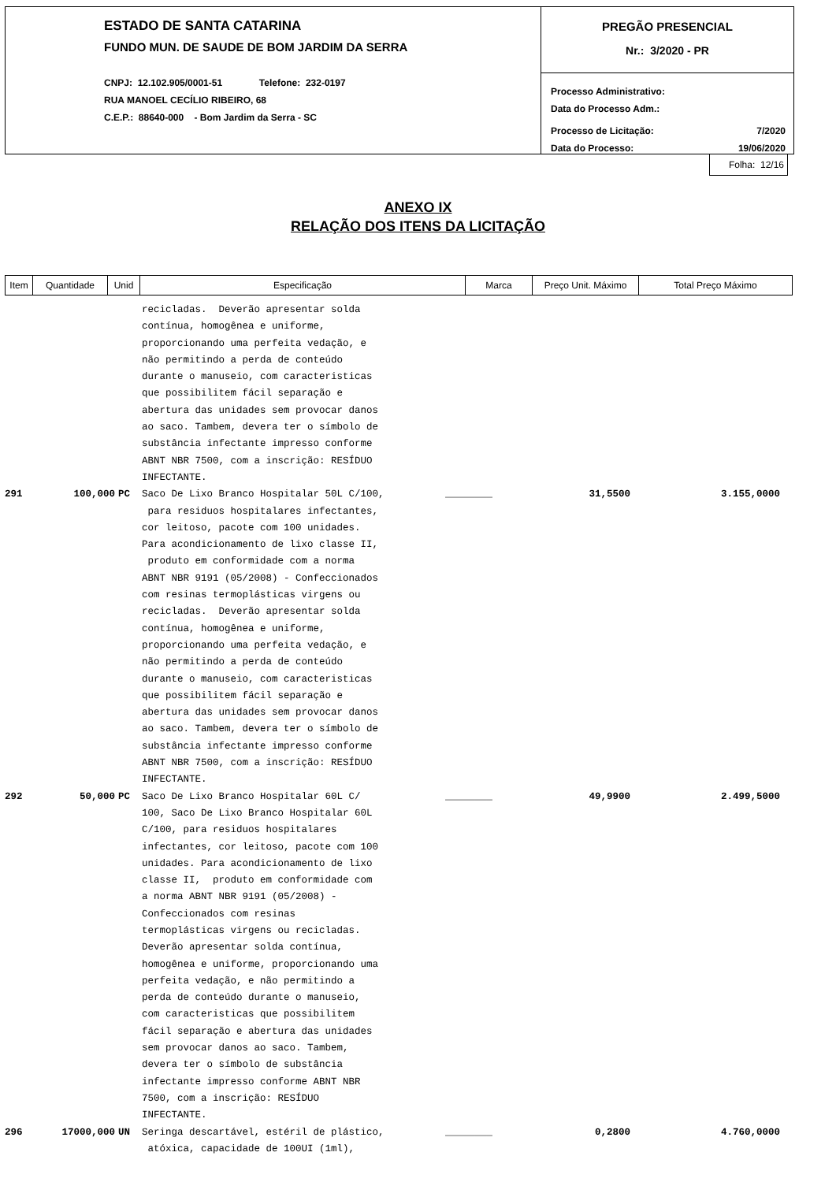ESTADO DE SANTA CATARINA
FUNDO MUN. DE SAUDE DE BOM JARDIM DA SERRA
CNPJ: 12.102.905/0001-51 Telefone: 232-0197
RUA MANOEL CECÍLIO RIBEIRO, 68
C.E.P.: 88640-000 - Bom Jardim da Serra - SC
PREGÃO PRESENCIAL
Nr.: 3/2020 - PR
Processo Administrativo:
Data do Processo Adm.:
Processo de Licitação: 7/2020
Data do Processo: 19/06/2020
Folha: 12/16
ANEXO IX
RELAÇÃO DOS ITENS DA LICITAÇÃO
| Item | Quantidade | Unid | Especificação | Marca | Preço Unit. Máximo | Total Preço Máximo |
| --- | --- | --- | --- | --- | --- | --- |
recicladas. Deverão apresentar solda contínua, homogênea e uniforme, proporcionando uma perfeita vedação, e não permitindo a perda de conteúdo durante o manuseio, com caracteristicas que possibilitem fácil separação e abertura das unidades sem provocar danos ao saco. Tambem, devera ter o símbolo de substância infectante impresso conforme ABNT NBR 7500, com a inscrição: RESÍDUO INFECTANTE.
291 100,000 PC Saco De Lixo Branco Hospitalar 50L C/100, para residuos hospitalares infectantes, cor leitoso, pacote com 100 unidades. Para acondicionamento de lixo classe II, produto em conformidade com a norma ABNT NBR 9191 (05/2008) - Confeccionados com resinas termoplásticas virgens ou recicladas. Deverão apresentar solda contínua, homogênea e uniforme, proporcionando uma perfeita vedação, e não permitindo a perda de conteúdo durante o manuseio, com caracteristicas que possibilitem fácil separação e abertura das unidades sem provocar danos ao saco. Tambem, devera ter o símbolo de substância infectante impresso conforme ABNT NBR 7500, com a inscrição: RESÍDUO INFECTANTE.
________ 31,5500 3.155,0000
292 50,000 PC Saco De Lixo Branco Hospitalar 60L C/ 100, Saco De Lixo Branco Hospitalar 60L C/100, para residuos hospitalares infectantes, cor leitoso, pacote com 100 unidades. Para acondicionamento de lixo classe II, produto em conformidade com a norma ABNT NBR 9191 (05/2008) - Confeccionados com resinas termoplásticas virgens ou recicladas. Deverão apresentar solda contínua, homogênea e uniforme, proporcionando uma perfeita vedação, e não permitindo a perda de conteúdo durante o manuseio, com caracteristicas que possibilitem fácil separação e abertura das unidades sem provocar danos ao saco. Tambem, devera ter o símbolo de substância infectante impresso conforme ABNT NBR 7500, com a inscrição: RESÍDUO INFECTANTE.
________ 49,9900 2.499,5000
296 17000,000 UN Seringa descartável, estéril de plástico, atóxica, capacidade de 100UI (1ml),
________ 0,2800 4.760,0000